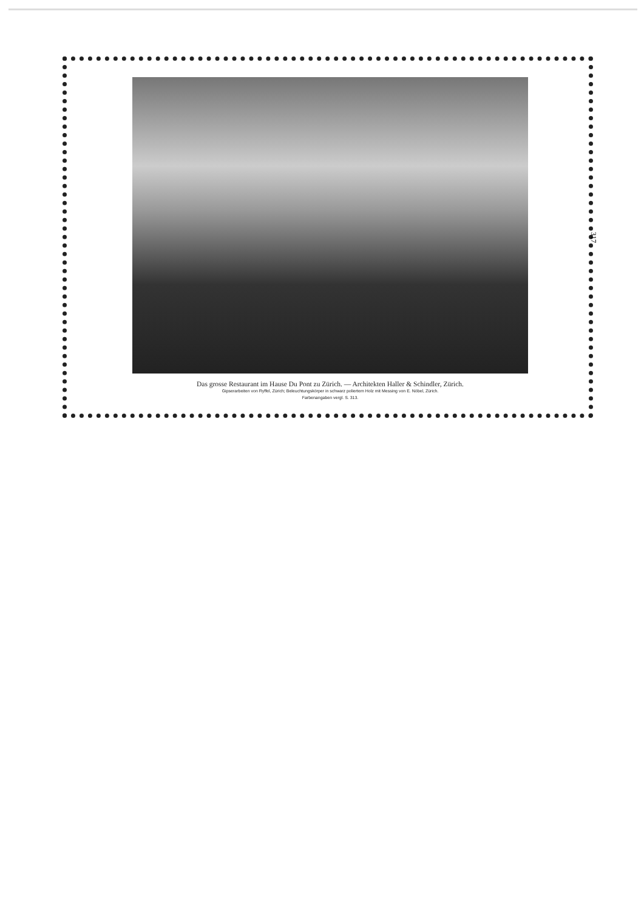317
Das grosse Restaurant im Hause Du Pont zu Zürich. — Architekten Haller & Schindler, Zürich.
Gipserarbeiten von Ryffel, Zürich; Beleuchtungskörper in schwarz poliertem Holz mit Messing von E. Nöbel, Zürich.
Farbenangaben vergl. S. 313.